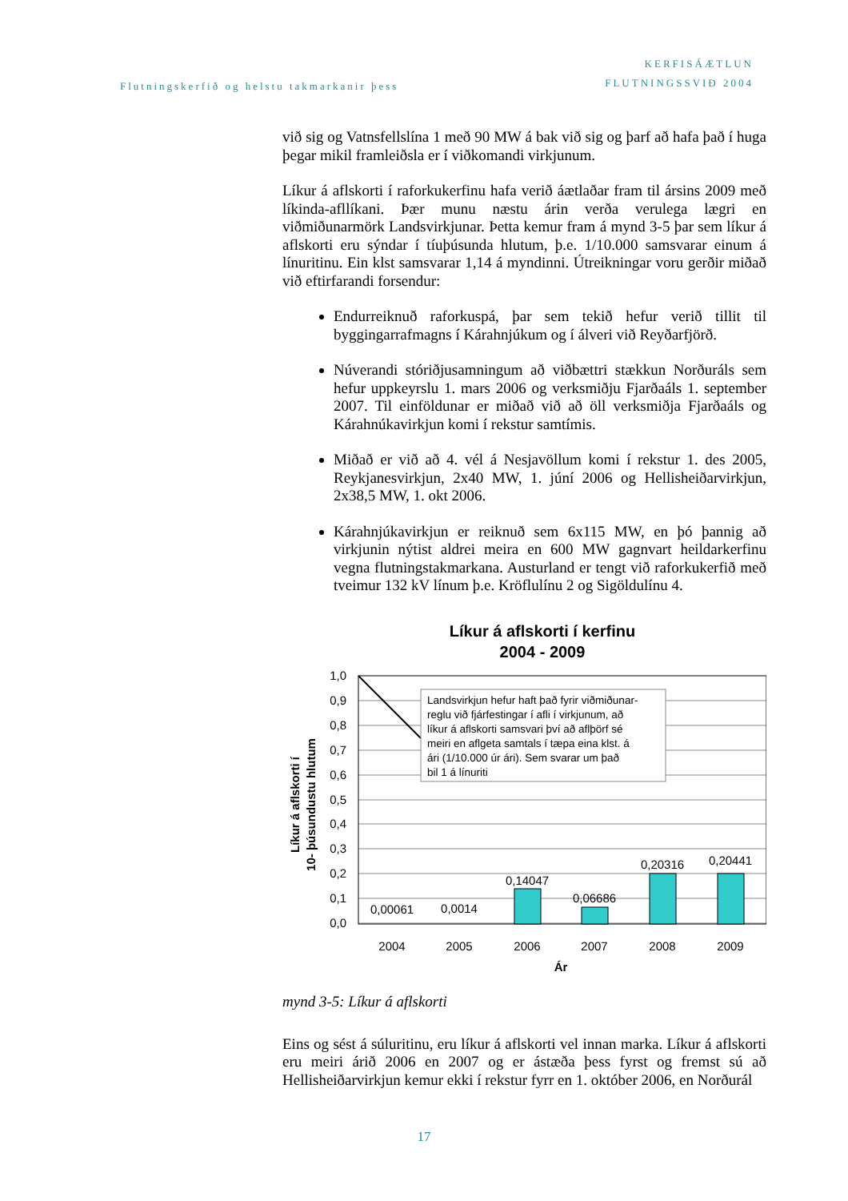Flutningskerfið og helstu takmarkanir þess
KERFISÁÆTLUN
FLUTNINGSSVIÐ 2004
við sig og Vatnsfellslína 1 með 90 MW á bak við sig og þarf að hafa það í huga þegar mikil framleiðsla er í viðkomandi virkjunum.
Líkur á aflskorti í raforkukerfinu hafa verið áætlaðar fram til ársins 2009 með líkinda-afllíkani. Þær munu næstu árin verða verulega lægri en viðmiðunarmörk Landsvirkjunar. Þetta kemur fram á mynd 3-5 þar sem líkur á aflskorti eru sýndar í tíuþúsunda hlutum, þ.e. 1/10.000 samsvarar einum á línuritinu. Ein klst samsvarar 1,14 á myndinni. Útreikningar voru gerðir miðað við eftirfarandi forsendur:
Endurreiknuð raforkuspá, þar sem tekið hefur verið tillit til byggingarrafmagns í Kárahnjúkum og í álveri við Reyðarfjörð.
Núverandi stóriðjusamningum að viðbættri stækkun Norðuráls sem hefur uppkeyrslu 1. mars 2006 og verksmiðju Fjarðaáls 1. september 2007. Til einföldunar er miðað við að öll verksmiðja Fjarðaáls og Kárahnúkavirkjun komi í rekstur samtímis.
Miðað er við að 4. vél á Nesjavöllum komi í rekstur 1. des 2005, Reykjanesvirkjun, 2x40 MW, 1. júní 2006 og Hellisheiðarvirkjun, 2x38,5 MW, 1. okt 2006.
Kárahnjúkavirkjun er reiknuð sem 6x115 MW, en þó þannig að virkjunin nýtist aldrei meira en 600 MW gagnvart heildarkerfinu vegna flutningstakmarkana. Austurland er tengt við raforkukerfið með tveimur 132 kV línum þ.e. Kröflulínu 2 og Sigöldulínu 4.
Líkur á aflskorti í kerfinu
2004 - 2009
1,0
0,9
0,8
0,7
0,6
0,5
0,4
0,3
0,2
0,1
0,0
0,00061
0,0014
0,14047
0,06686
0,20316
0,20441
2004
2005
2006
2007
2008
2009
Ár
Líkur á aflskorti í
10- þúsundustu hlutum
Landsvirkjun hefur haft það fyrir viðmiðunar-
reglu við fjárfestingar í afli í virkjunum, að
líkur á aflskorti samsvari því að aflþörf sé
meiri en aflgeta samtals í tæpa eina klst. á
ári (1/10.000 úr ári). Sem svarar um það
bil 1 á línuriti
mynd 3-5: Líkur á aflskorti
Eins og sést á súluritinu, eru líkur á aflskorti vel innan marka. Líkur á aflskorti eru meiri árið 2006 en 2007 og er ástæða þess fyrst og fremst sú að Hellisheiðarvirkjun kemur ekki í rekstur fyrr en 1. október 2006, en Norðurál
17